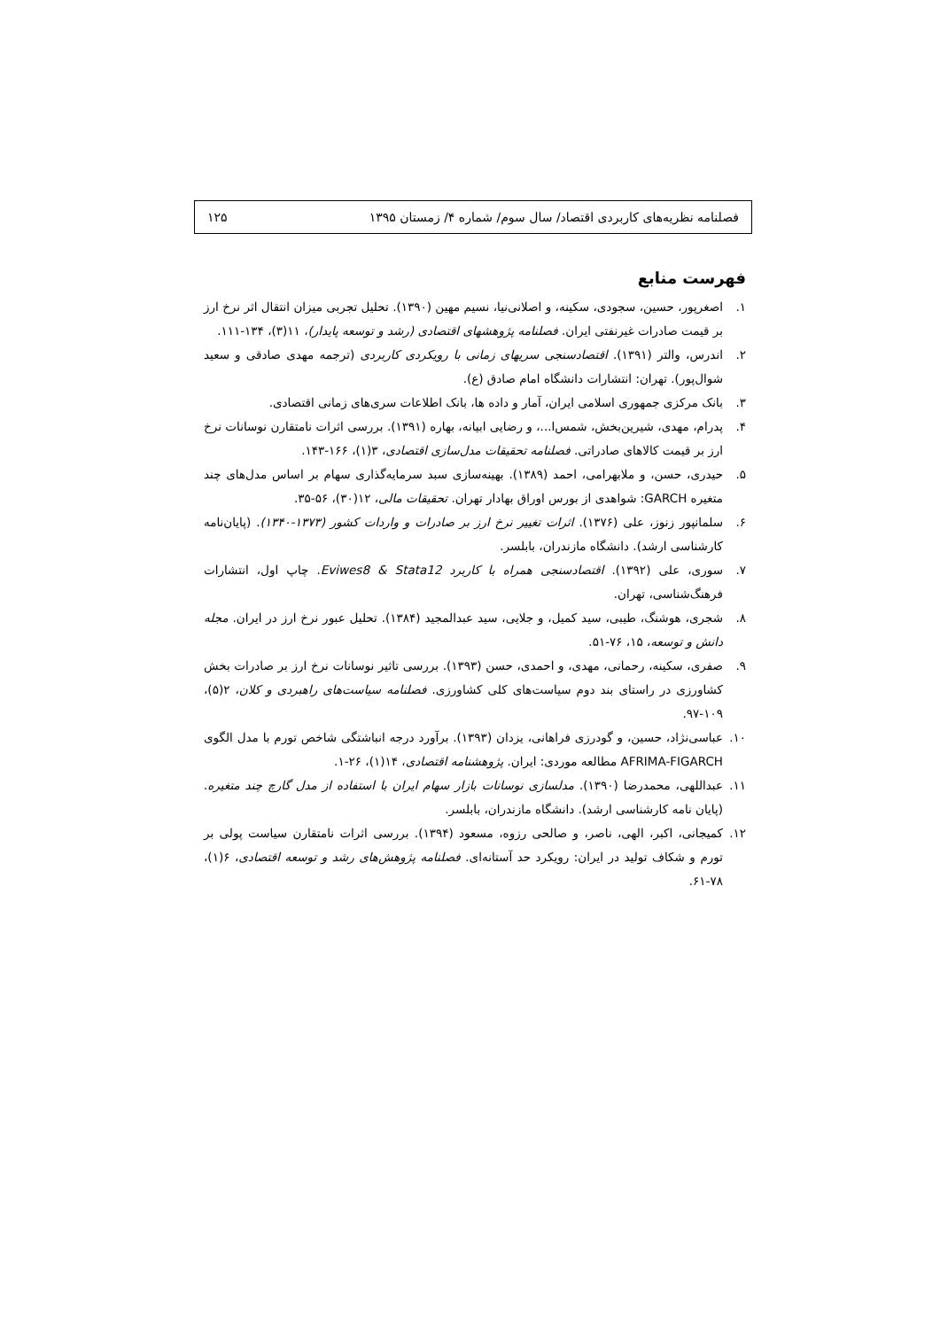فصلنامه نظریه‌های کاربردی اقتصاد/ سال سوم/ شماره ۴/ زمستان ۱۳۹۵ ۱۲۵
فهرست منابع
۱. اصغرپور، حسین، سجودی، سکینه، و اصلانی‌نیا، نسیم مهین (۱۳۹۰). تحلیل تجربی میزان انتقال اثر نرخ ارز بر قیمت صادرات غیرنفتی ایران. فصلنامه پژوهشهای اقتصادی (رشد و توسعه پایدار)، ۱۱(۳)، ۱۳۴-۱۱۱.
۲. اندرس، والتر (۱۳۹۱). اقتصادسنجی سریهای زمانی با رویکردی کاربردی (ترجمه مهدی صادقی و سعید شوال‌پور). تهران: انتشارات دانشگاه امام صادق (ع).
۳. بانک مرکزی جمهوری اسلامی ایران، آمار و داده ها، بانک اطلاعات سری‌های زمانی اقتصادی.
۴. پدرام، مهدی، شیرین‌بخش، شمس‌ا...، و رضایی ابیانه، بهاره (۱۳۹۱). بررسی اثرات نامتقارن نوسانات نرخ ارز بر قیمت کالاهای صادراتی. فصلنامه تحقیقات مدل‌سازی اقتصادی، ۳(۱)، ۱۶۶-۱۴۳.
۵. حیدری، حسن، و ملابهرامی، احمد (۱۳۸۹). بهینه‌سازی سبد سرمایه‌گذاری سهام بر اساس مدل‌های چند متغیره GARCH: شواهدی از بورس اوراق بهادار تهران. تحقیقات مالی، ۱۲(۳۰)، ۵۶-۳۵.
۶. سلمانپور زنوز، علی (۱۳۷۶). اثرات تغییر نرخ ارز بر صادرات و واردات کشور (۱۳۷۳-۱۳۴۰). (پایان‌نامه کارشناسی ارشد). دانشگاه مازندران، بابلسر.
۷. سوری، علی (۱۳۹۲). اقتصادسنجی همراه با کاربرد Eviwes8 & Stata12. چاپ اول، انتشارات فرهنگ‌شناسی، تهران.
۸. شجری، هوشنگ، طیبی، سید کمیل، و جلایی، سید عبدالمجید (۱۳۸۴). تحلیل عبور نرخ ارز در ایران. مجله دانش و توسعه، ۱۵، ۷۶-۵۱.
۹. صفری، سکینه، رحمانی، مهدی، و احمدی، حسن (۱۳۹۳). بررسی تاثیر نوسانات نرخ ارز بر صادرات بخش کشاورزی در راستای بند دوم سیاست‌های کلی کشاورزی. فصلنامه سیاست‌های راهبردی و کلان، ۲(۵)، ۱۰۹-۹۷.
۱۰. عباسی‌نژاد، حسین، و گودرزی فراهانی، یزدان (۱۳۹۳). برآورد درجه انباشتگی شاخص تورم با مدل الگوی AFRIMA-FIGARCH مطالعه موردی: ایران. پژوهشنامه اقتصادی، ۱۴(۱)، ۲۶-۱.
۱۱. عبداللهی، محمدرضا (۱۳۹۰). مدلسازی نوسانات بازار سهام ایران با استفاده از مدل گارچ چند متغیره. (پایان نامه کارشناسی ارشد). دانشگاه مازندران، بابلسر.
۱۲. کمیجانی، اکبر، الهی، ناصر، و صالحی رزوه، مسعود (۱۳۹۴). بررسی اثرات نامتقارن سیاست پولی بر تورم و شکاف تولید در ایران: رویکرد حد آستانه‌ای. فصلنامه پژوهش‌های رشد و توسعه اقتصادی، ۶(۱)، ۷۸-۶۱.